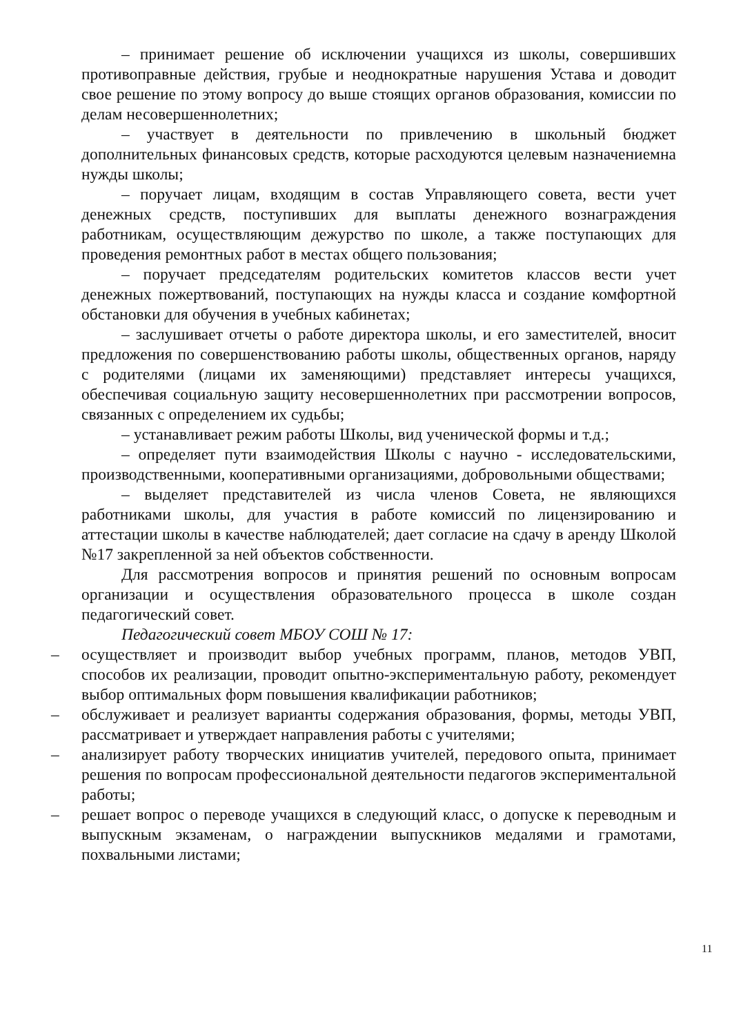– принимает решение об исключении учащихся из школы, совершивших противоправные действия, грубые и неоднократные нарушения Устава и доводит свое решение по этому вопросу до выше стоящих органов образования, комиссии по делам несовершеннолетних;
– участвует в деятельности по привлечению в школьный бюджет дополнительных финансовых средств, которые расходуются целевым назначениемна нужды школы;
– поручает лицам, входящим в состав Управляющего совета, вести учет денежных средств, поступивших для выплаты денежного вознаграждения работникам, осуществляющим дежурство по школе, а также поступающих для проведения ремонтных работ в местах общего пользования;
– поручает председателям родительских комитетов классов вести учет денежных пожертвований, поступающих на нужды класса и создание комфортной обстановки для обучения в учебных кабинетах;
– заслушивает отчеты о работе директора школы, и его заместителей, вносит предложения по совершенствованию работы школы, общественных органов, наряду с родителями (лицами их заменяющими) представляет интересы учащихся, обеспечивая социальную защиту несовершеннолетних при рассмотрении вопросов, связанных с определением их судьбы;
– устанавливает режим работы Школы, вид ученической формы и т.д.;
– определяет пути взаимодействия Школы с научно - исследовательскими, производственными, кооперативными организациями, добровольными обществами;
– выделяет представителей из числа членов Совета, не являющихся работниками школы, для участия в работе комиссий по лицензированию и аттестации школы в качестве наблюдателей; дает согласие на сдачу в аренду Школой №17 закрепленной за ней объектов собственности.
Для рассмотрения вопросов и принятия решений по основным вопросам организации и осуществления образовательного процесса в школе создан педагогический совет.
Педагогический совет МБОУ СОШ № 17:
– осуществляет и производит выбор учебных программ, планов, методов УВП, способов их реализации, проводит опытно-экспериментальную работу, рекомендует выбор оптимальных форм повышения квалификации работников;
– обслуживает и реализует варианты содержания образования, формы, методы УВП, рассматривает и утверждает направления работы с учителями;
– анализирует работу творческих инициатив учителей, передового опыта, принимает решения по вопросам профессиональной деятельности педагогов экспериментальной работы;
– решает вопрос о переводе учащихся в следующий класс, о допуске к переводным и выпускным экзаменам, о награждении выпускников медалями и грамотами, похвальными листами;
11